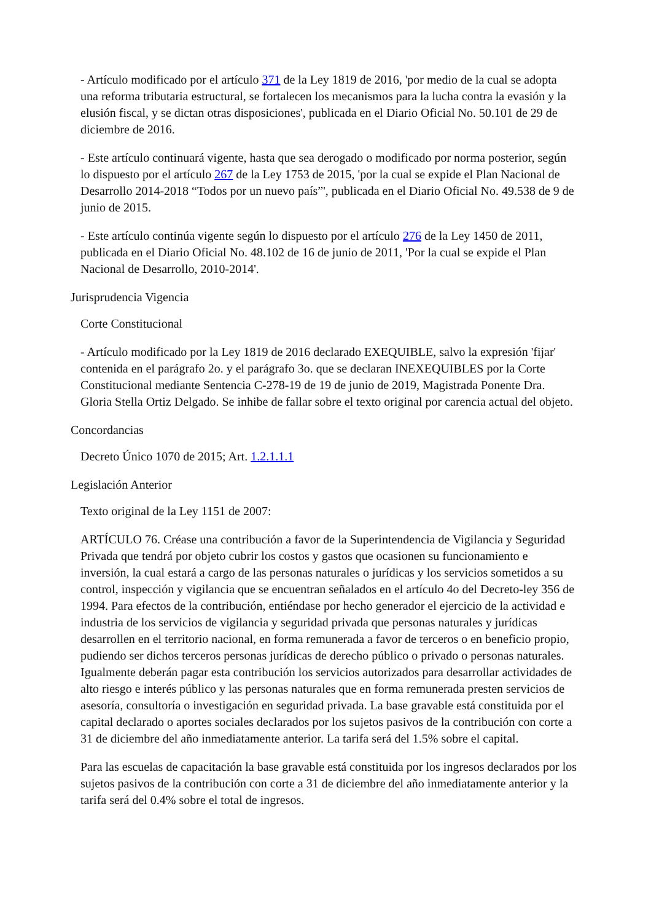- Artículo modificado por el artículo 371 de la Ley 1819 de 2016, 'por medio de la cual se adopta una reforma tributaria estructural, se fortalecen los mecanismos para la lucha contra la evasión y la elusión fiscal, y se dictan otras disposiciones', publicada en el Diario Oficial No. 50.101 de 29 de diciembre de 2016.
- Este artículo continuará vigente, hasta que sea derogado o modificado por norma posterior, según lo dispuesto por el artículo 267 de la Ley 1753 de 2015, 'por la cual se expide el Plan Nacional de Desarrollo 2014-2018 “Todos por un nuevo país”', publicada en el Diario Oficial No. 49.538 de 9 de junio de 2015.
- Este artículo continúa vigente según lo dispuesto por el artículo 276 de la Ley 1450 de 2011, publicada en el Diario Oficial No. 48.102 de 16 de junio de 2011, 'Por la cual se expide el Plan Nacional de Desarrollo, 2010-2014'.
Jurisprudencia Vigencia
Corte Constitucional
- Artículo modificado por la Ley 1819 de 2016 declarado EXEQUIBLE, salvo la expresión 'fijar' contenida en el parágrafo 2o. y el parágrafo 3o. que se declaran INEXEQUIBLES por la Corte Constitucional mediante Sentencia C-278-19 de 19 de junio de 2019, Magistrada Ponente Dra. Gloria Stella Ortiz Delgado. Se inhibe de fallar sobre el texto original por carencia actual del objeto.
Concordancias
Decreto Único 1070 de 2015; Art. 1.2.1.1.1
Legislación Anterior
Texto original de la Ley 1151 de 2007:
ARTÍCULO 76. Créase una contribución a favor de la Superintendencia de Vigilancia y Seguridad Privada que tendrá por objeto cubrir los costos y gastos que ocasionen su funcionamiento e inversión, la cual estará a cargo de las personas naturales o jurídicas y los servicios sometidos a su control, inspección y vigilancia que se encuentran señalados en el artículo 4o del Decreto-ley 356 de 1994. Para efectos de la contribución, entiéndase por hecho generador el ejercicio de la actividad e industria de los servicios de vigilancia y seguridad privada que personas naturales y jurídicas desarrollen en el territorio nacional, en forma remunerada a favor de terceros o en beneficio propio, pudiendo ser dichos terceros personas jurídicas de derecho público o privado o personas naturales. Igualmente deberán pagar esta contribución los servicios autorizados para desarrollar actividades de alto riesgo e interés público y las personas naturales que en forma remunerada presten servicios de asesoría, consultoría o investigación en seguridad privada. La base gravable está constituida por el capital declarado o aportes sociales declarados por los sujetos pasivos de la contribución con corte a 31 de diciembre del año inmediatamente anterior. La tarifa será del 1.5% sobre el capital.
Para las escuelas de capacitación la base gravable está constituida por los ingresos declarados por los sujetos pasivos de la contribución con corte a 31 de diciembre del año inmediatamente anterior y la tarifa será del 0.4% sobre el total de ingresos.